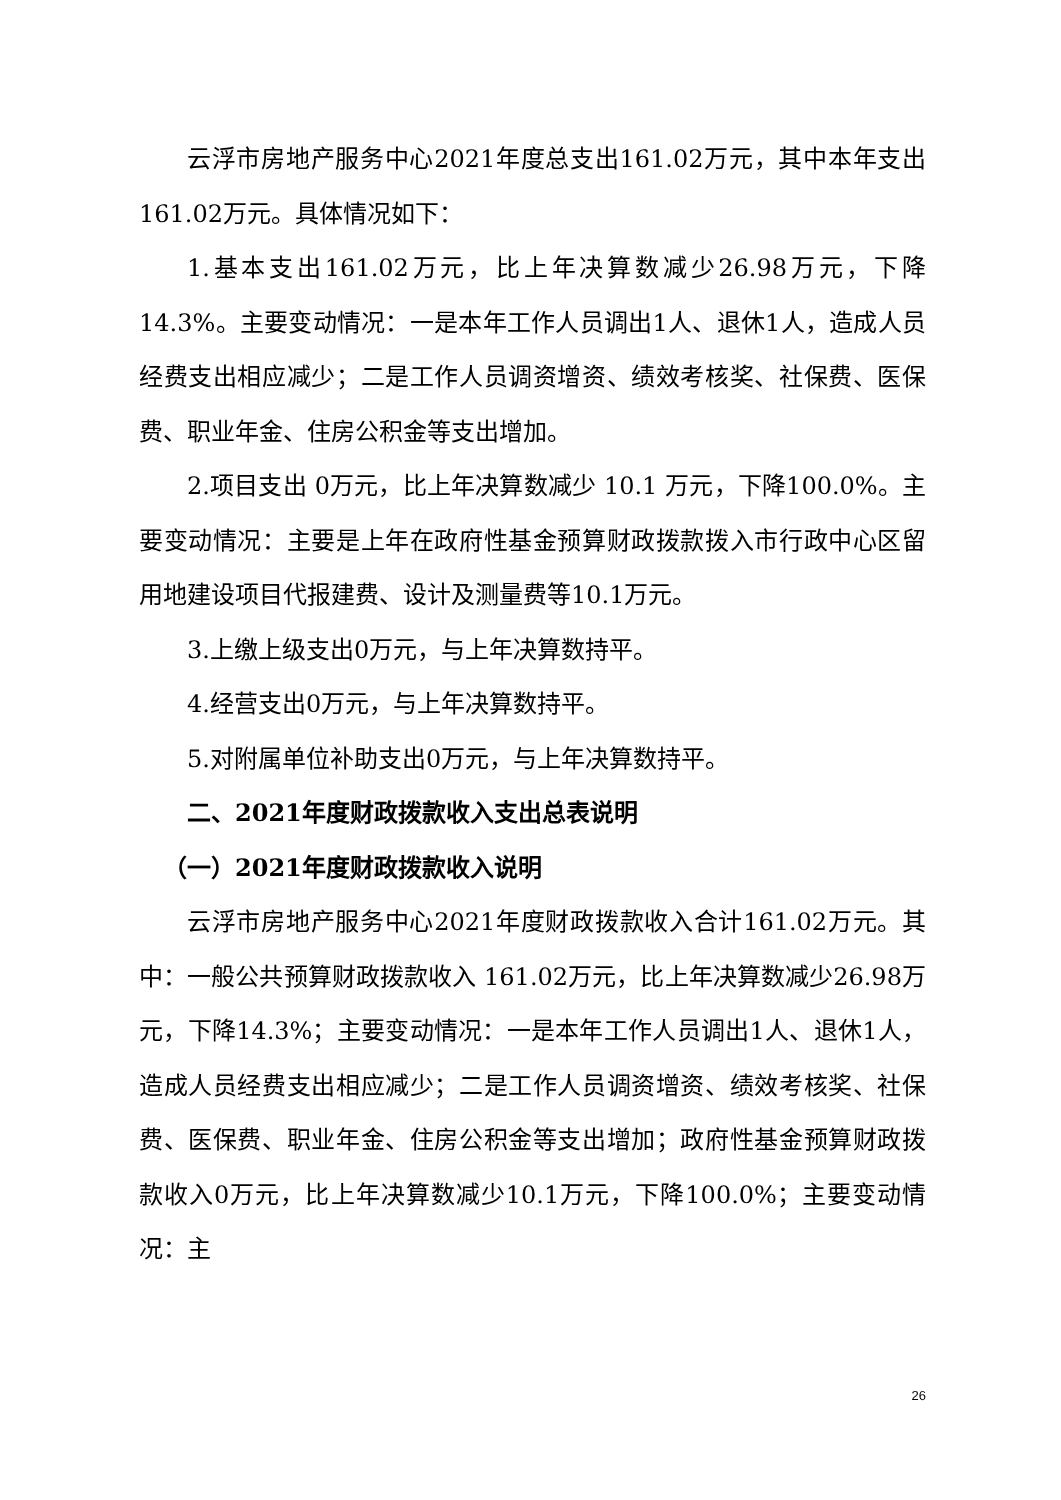云浮市房地产服务中心2021年度总支出161.02万元，其中本年支出161.02万元。具体情况如下：
1.基本支出161.02万元，比上年决算数减少26.98万元，下降14.3%。主要变动情况：一是本年工作人员调出1人、退休1人，造成人员经费支出相应减少；二是工作人员调资增资、绩效考核奖、社保费、医保费、职业年金、住房公积金等支出增加。
2.项目支出 0万元，比上年决算数减少 10.1 万元，下降100.0%。主要变动情况：主要是上年在政府性基金预算财政拨款拨入市行政中心区留用地建设项目代报建费、设计及测量费等10.1万元。
3.上缴上级支出0万元，与上年决算数持平。
4.经营支出0万元，与上年决算数持平。
5.对附属单位补助支出0万元，与上年决算数持平。
二、2021年度财政拨款收入支出总表说明
（一）2021年度财政拨款收入说明
云浮市房地产服务中心2021年度财政拨款收入合计161.02万元。其中：一般公共预算财政拨款收入 161.02万元，比上年决算数减少26.98万元，下降14.3%；主要变动情况：一是本年工作人员调出1人、退休1人，造成人员经费支出相应减少；二是工作人员调资增资、绩效考核奖、社保费、医保费、职业年金、住房公积金等支出增加；政府性基金预算财政拨款收入0万元，比上年决算数减少10.1万元，下降100.0%；主要变动情况：主
26